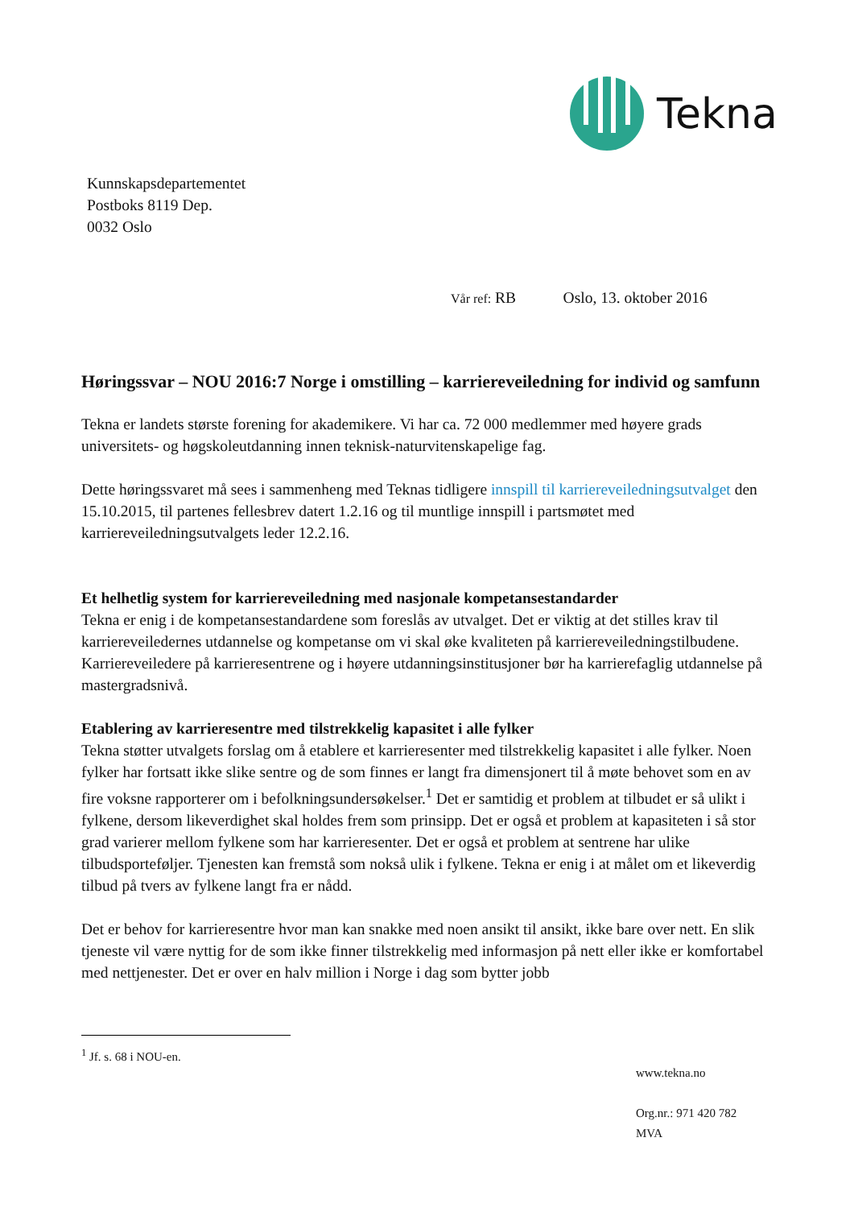Tekna
Kunnskapsdepartementet
Postboks 8119 Dep.
0032 Oslo
Vår ref: RB Oslo, 13. oktober 2016
Høringssvar – NOU 2016:7 Norge i omstilling – karriereveiledning for individ og samfunn
Tekna er landets største forening for akademikere. Vi har ca. 72 000 medlemmer med høyere grads universitets- og høgskoleutdanning innen teknisk-naturvitenskapelige fag.
Dette høringssvaret må sees i sammenheng med Teknas tidligere innspill til karriereveiledningsutvalget den 15.10.2015, til partenes fellesbrev datert 1.2.16 og til muntlige innspill i partsmøtet med karriereveiledningsutvalgets leder 12.2.16.
Et helhetlig system for karriereveiledning med nasjonale kompetansestandarder
Tekna er enig i de kompetansestandardene som foreslås av utvalget. Det er viktig at det stilles krav til karriereveiledernes utdannelse og kompetanse om vi skal øke kvaliteten på karriereveiledningstilbudene. Karriereveiledere på karrieresentrene og i høyere utdanningsinstitusjoner bør ha karrierefaglig utdannelse på mastergradsnivå.
Etablering av karrieresentre med tilstrekkelig kapasitet i alle fylker
Tekna støtter utvalgets forslag om å etablere et karrieresenter med tilstrekkelig kapasitet i alle fylker. Noen fylker har fortsatt ikke slike sentre og de som finnes er langt fra dimensjonert til å møte behovet som en av fire voksne rapporterer om i befolkningsundersøkelser.<sup>1</sup> Det er samtidig et problem at tilbudet er så ulikt i fylkene, dersom likeverdighet skal holdes frem som prinsipp. Det er også et problem at kapasiteten i så stor grad varierer mellom fylkene som har karrieresenter. Det er også et problem at sentrene har ulike tilbudsporteføljer. Tjenesten kan fremstå som nokså ulik i fylkene. Tekna er enig i at målet om et likeverdig tilbud på tvers av fylkene langt fra er nådd.
Det er behov for karrieresentre hvor man kan snakke med noen ansikt til ansikt, ikke bare over nett. En slik tjeneste vil være nyttig for de som ikke finner tilstrekkelig med informasjon på nett eller ikke er komfortabel med nettjenester. Det er over en halv million i Norge i dag som bytter jobb
<sup>1</sup> Jf. s. 68 i NOU-en.
www.tekna.no
Org.nr.: 971 420 782
MVA